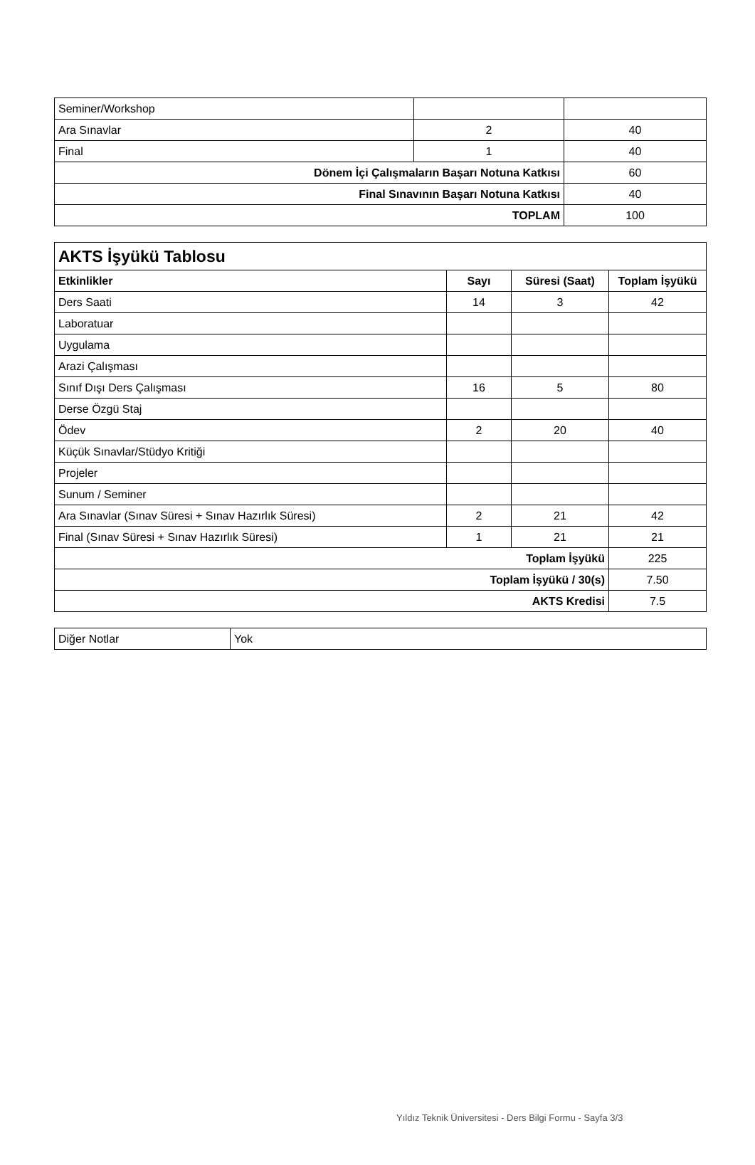| Seminer/Workshop | | |
| Ara Sınavlar | 2 | 40 |
| Final | 1 | 40 |
| Dönem İçi Çalışmaların Başarı Notuna Katkısı | | 60 |
| Final Sınavının Başarı Notuna Katkısı | | 40 |
| TOPLAM | | 100 |
| AKTS İşyükü Tablosu | | | |
| Etkinlikler | Sayı | Süresi (Saat) | Toplam İşyükü |
| Ders Saati | 14 | 3 | 42 |
| Laboratuar | | | |
| Uygulama | | | |
| Arazi Çalışması | | | |
| Sınıf Dışı Ders Çalışması | 16 | 5 | 80 |
| Derse Özgü Staj | | | |
| Ödev | 2 | 20 | 40 |
| Küçük Sınavlar/Stüdyo Kritiği | | | |
| Projeler | | | |
| Sunum / Seminer | | | |
| Ara Sınavlar (Sınav Süresi + Sınav Hazırlık Süresi) | 2 | 21 | 42 |
| Final (Sınav Süresi + Sınav Hazırlık Süresi) | 1 | 21 | 21 |
| Toplam İşyükü | | | 225 |
| Toplam İşyükü / 30(s) | | | 7.50 |
| AKTS Kredisi | | | 7.5 |
| Diğer Notlar | Yok |
Yıldız Teknik Üniversitesi - Ders Bilgi Formu - Sayfa 3/3